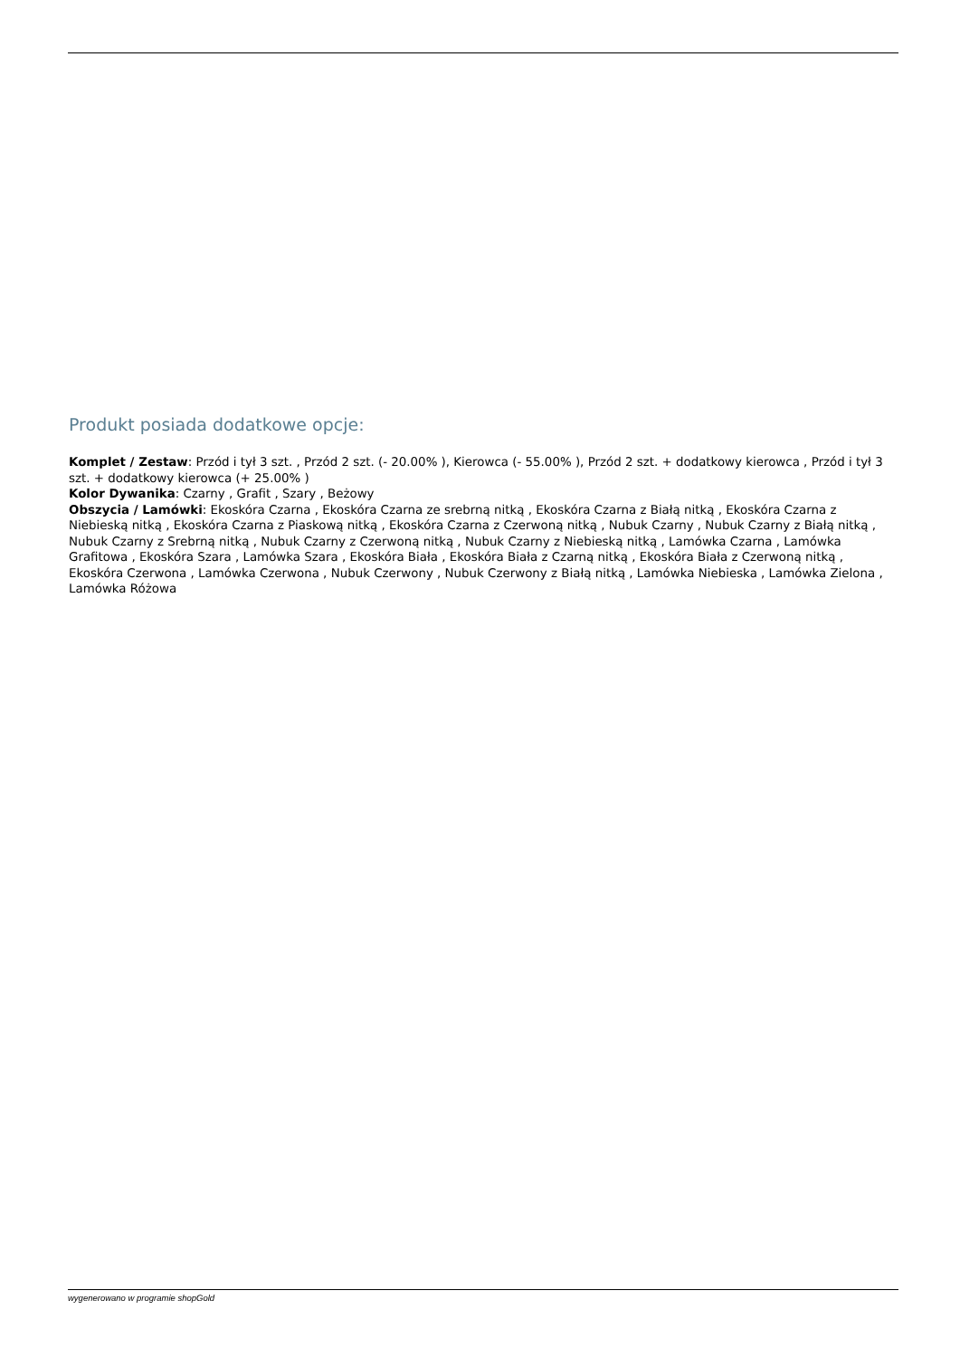Produkt posiada dodatkowe opcje:
Komplet / Zestaw: Przód i tył 3 szt. , Przód 2 szt. (- 20.00% ), Kierowca (- 55.00% ), Przód 2 szt. + dodatkowy kierowca , Przód i tył 3 szt. + dodatkowy kierowca (+ 25.00% )
Kolor Dywanika: Czarny , Grafit , Szary , Beżowy
Obszycia / Lamówki: Ekoskóra Czarna , Ekoskóra Czarna ze srebrną nitką , Ekoskóra Czarna z Białą nitką , Ekoskóra Czarna z Niebieską nitką , Ekoskóra Czarna z Piaskową nitką , Ekoskóra Czarna z Czerwoną nitką , Nubuk Czarny , Nubuk Czarny z Białą nitką , Nubuk Czarny z Srebrną nitką , Nubuk Czarny z Czerwoną nitką , Nubuk Czarny z Niebieską nitką , Lamówka Czarna , Lamówka Grafitowa , Ekoskóra Szara , Lamówka Szara , Ekoskóra Biała , Ekoskóra Biała z Czarną nitką , Ekoskóra Biała z Czerwoną nitką , Ekoskóra Czerwona , Lamówka Czerwona , Nubuk Czerwony , Nubuk Czerwony z Białą nitką , Lamówka Niebieska , Lamówka Zielona , Lamówka Różowa
wygenerowano w programie shopGold